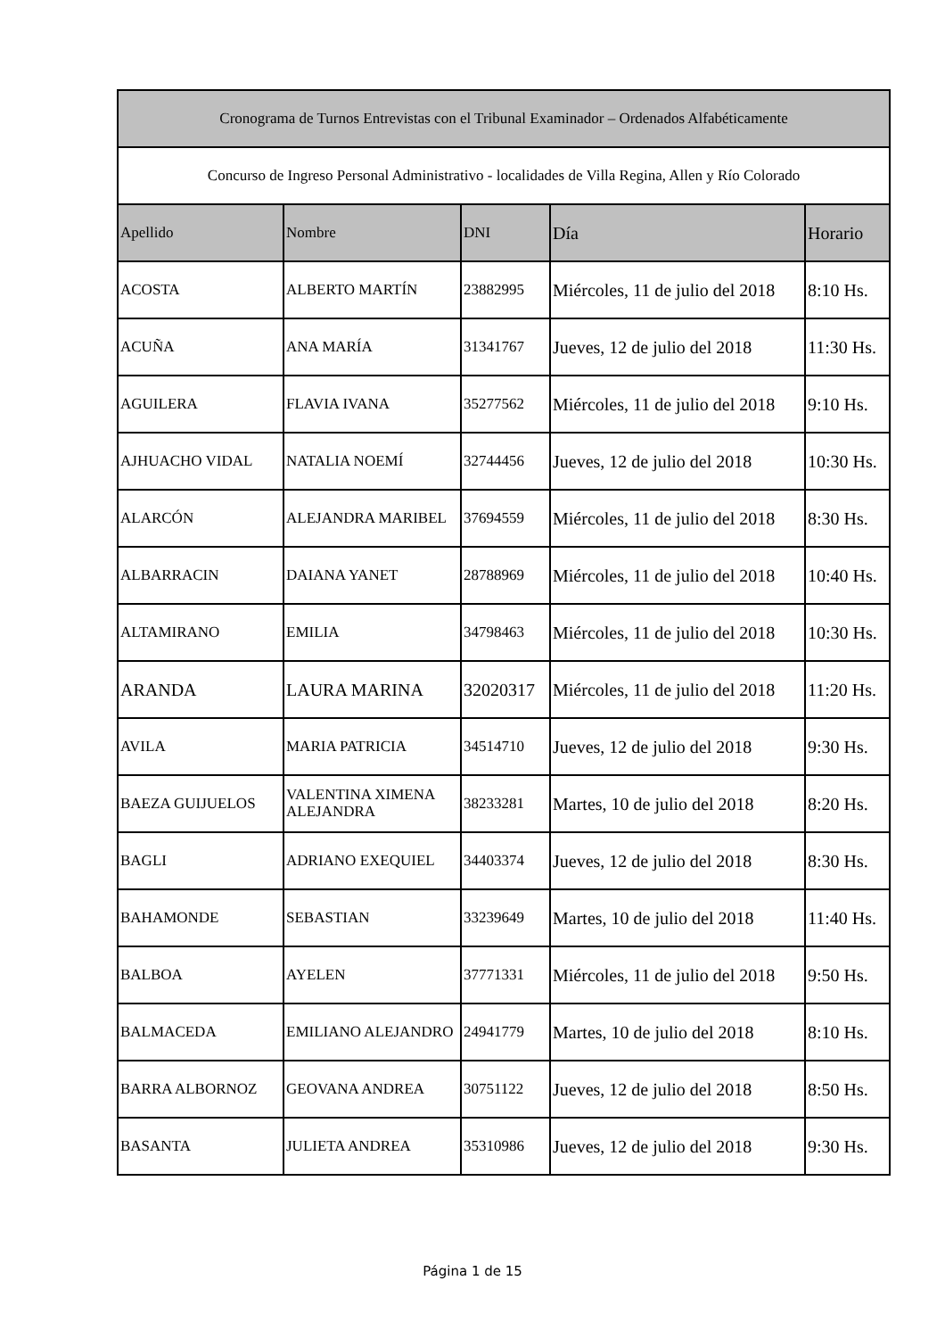| Cronograma de Turnos Entrevistas con el Tribunal Examinador – Ordenados Alfabéticamente | | | | |
| --- | --- | --- | --- | --- |
| Concurso de Ingreso Personal Administrativo - localidades de Villa Regina, Allen y Río Colorado | | | | |
| Apellido | Nombre | DNI | Día | Horario |
| ACOSTA | ALBERTO MARTÍN | 23882995 | Miércoles, 11 de julio del 2018 | 8:10 Hs. |
| ACUÑA | ANA MARÍA | 31341767 | Jueves, 12 de julio del 2018 | 11:30 Hs. |
| AGUILERA | FLAVIA IVANA | 35277562 | Miércoles, 11 de julio del 2018 | 9:10 Hs. |
| AJHUACHO VIDAL | NATALIA NOEMÍ | 32744456 | Jueves, 12 de julio del 2018 | 10:30 Hs. |
| ALARCÓN | ALEJANDRA MARIBEL | 37694559 | Miércoles, 11 de julio del 2018 | 8:30 Hs. |
| ALBARRACIN | DAIANA YANET | 28788969 | Miércoles, 11 de julio del 2018 | 10:40 Hs. |
| ALTAMIRANO | EMILIA | 34798463 | Miércoles, 11 de julio del 2018 | 10:30 Hs. |
| ARANDA | LAURA MARINA | 32020317 | Miércoles, 11 de julio del 2018 | 11:20 Hs. |
| AVILA | MARIA PATRICIA | 34514710 | Jueves, 12 de julio del 2018 | 9:30 Hs. |
| BAEZA GUIJUELOS | VALENTINA XIMENA ALEJANDRA | 38233281 | Martes, 10 de julio del 2018 | 8:20 Hs. |
| BAGLI | ADRIANO EXEQUIEL | 34403374 | Jueves, 12 de julio del 2018 | 8:30 Hs. |
| BAHAMONDE | SEBASTIAN | 33239649 | Martes, 10 de julio del 2018 | 11:40 Hs. |
| BALBOA | AYELEN | 37771331 | Miércoles, 11 de julio del 2018 | 9:50 Hs. |
| BALMACEDA | EMILIANO ALEJANDRO | 24941779 | Martes, 10 de julio del 2018 | 8:10 Hs. |
| BARRA ALBORNOZ | GEOVANA ANDREA | 30751122 | Jueves, 12 de julio del 2018 | 8:50 Hs. |
| BASANTA | JULIETA ANDREA | 35310986 | Jueves, 12 de julio del 2018 | 9:30 Hs. |
Página 1 de 15